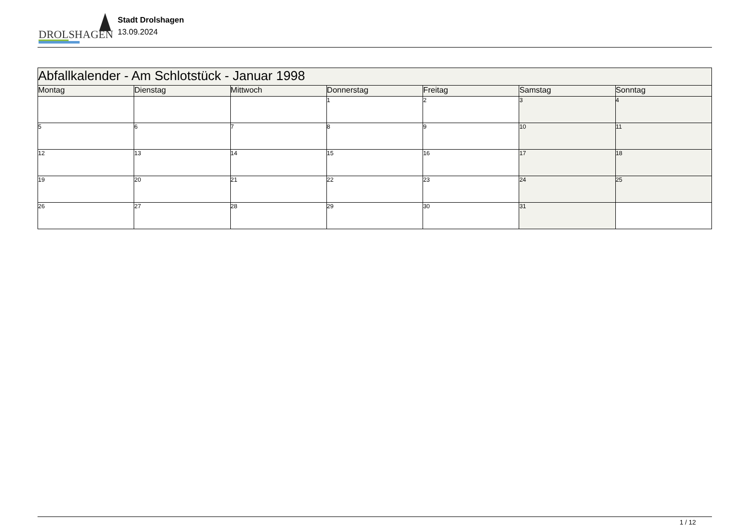DROLSHAGEN
Stadt Drolshagen
13.09.2024
| Abfallkalender - Am Schlotstück - Januar 1998 | | | | | | |
| --- | --- | --- | --- | --- | --- | --- |
| Montag | Dienstag | Mittwoch | Donnerstag | Freitag | Samstag | Sonntag |
| | | | 1 | 2 | 3 | 4 |
| 5 | 6 | 7 | 8 | 9 | 10 | 11 |
| 12 | 13 | 14 | 15 | 16 | 17 | 18 |
| 19 | 20 | 21 | 22 | 23 | 24 | 25 |
| 26 | 27 | 28 | 29 | 30 | 31 | |
1 / 12